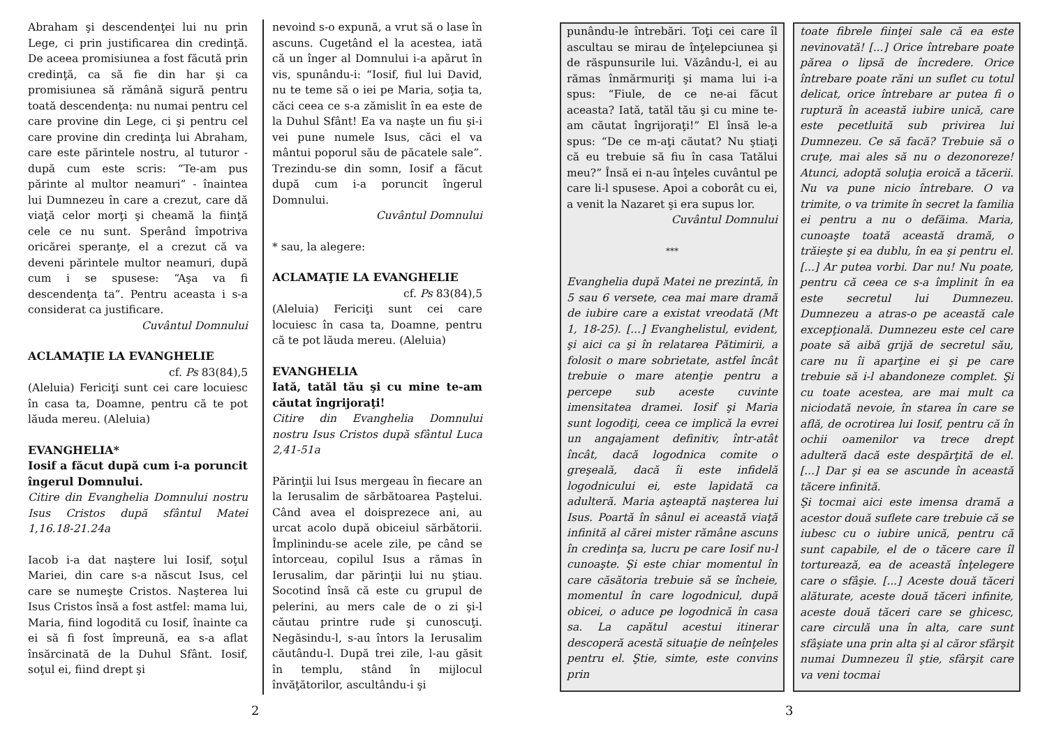Abraham şi descendenţei lui nu prin Lege, ci prin justificarea din credinţă. De aceea promisiunea a fost făcută prin credinţă, ca să fie din har şi ca promisiunea să rămână sigură pentru toată descendenţa: nu numai pentru cel care provine din Lege, ci şi pentru cel care provine din credinţa lui Abraham, care este părintele nostru, al tuturor - după cum este scris: “Te-am pus părinte al multor neamuri” - înaintea lui Dumnezeu în care a crezut, care dă viaţă celor morţi şi cheamă la fiinţă cele ce nu sunt. Sperând împotriva oricărei speranţe, el a crezut că va deveni părintele multor neamuri, după cum i se spusese: “Aşa va fi descendenţa ta”. Pentru aceasta i s-a considerat ca justificare.
Cuvântul Domnului
ACLAMAŢIE LA EVANGHELIE
cf. Ps 83(84),5
(Aleluia) Fericiţi sunt cei care locuiesc în casa ta, Doamne, pentru că te pot lăuda mereu. (Aleluia)
EVANGHELIA*
Iosif a făcut după cum i-a poruncit îngerul Domnului.
Citire din Evanghelia Domnului nostru Isus Cristos după sfântul Matei 1,16.18-21.24a
Iacob i-a dat naştere lui Iosif, soţul Mariei, din care s-a născut Isus, cel care se numeşte Cristos. Naşterea lui Isus Cristos însă a fost astfel: mama lui, Maria, fiind logodită cu Iosif, înainte ca ei să fi fost împreună, ea s-a aflat însărcinată de la Duhul Sfânt. Iosif, soţul ei, fiind drept şi
nevoind s-o expună, a vrut să o lase în ascuns. Cugetând el la acestea, iată că un înger al Domnului i-a apărut în vis, spunându-i: “Iosif, fiul lui David, nu te teme să o iei pe Maria, soţia ta, căci ceea ce s-a zămislit în ea este de la Duhul Sfânt! Ea va naşte un fiu şi-i vei pune numele Isus, căci el va mântui poporul său de păcatele sale”. Trezindu-se din somn, Iosif a făcut după cum i-a poruncit îngerul Domnului.
Cuvântul Domnului
* sau, la alegere:
ACLAMAŢIE LA EVANGHELIE
cf. Ps 83(84),5
(Aleluia) Fericiţi sunt cei care locuiesc în casa ta, Doamne, pentru că te pot lăuda mereu. (Aleluia)
EVANGHELIA
Iată, tatăl tău şi cu mine te-am căutat îngrijoraţi!
Citire din Evanghelia Domnului nostru Isus Cristos după sfântul Luca 2,41-51a
Părinţii lui Isus mergeau în fiecare an la Ierusalim de sărbătoarea Paştelui. Când avea el doisprezece ani, au urcat acolo după obiceiul sărbătorii. Împlinindu-se acele zile, pe când se întorceau, copilul Isus a rămas în Ierusalim, dar părinţii lui nu ştiau. Socotind însă că este cu grupul de pelerini, au mers cale de o zi şi-l căutau printre rude şi cunoscuţi. Negăsindu-l, s-au întors la Ierusalim căutându-l. După trei zile, l-au găsit în templu, stând în mijlocul învăţătorilor, ascultându-i şi
2
punându-le întrebări. Toţi cei care îl ascultau se mirau de înţelepciunea şi de răspunsurile lui. Văzându-l, ei au rămas înmărmuriţi şi mama lui i-a spus: “Fiule, de ce ne-ai făcut aceasta? Iată, tatăl tău şi cu mine te-am căutat îngrijoraţi!” El însă le-a spus: “De ce m-aţi căutat? Nu ştiaţi că eu trebuie să fiu în casa Tatălui meu?” Însă ei n-au înţeles cuvântul pe care li-l spusese. Apoi a coborât cu ei, a venit la Nazaret şi era supus lor.
Cuvântul Domnului
***
Evanghelia după Matei ne prezintă, în 5 sau 6 versete, cea mai mare dramă de iubire care a existat vreodată (Mt 1, 18-25). [...] Evanghelistul, evident, şi aici ca şi în relatarea Pătimirii, a folosit o mare sobrietate, astfel încât trebuie o mare atenţie pentru a percepe sub aceste cuvinte imensitatea dramei. Iosif şi Maria sunt logodiţi, ceea ce implică la evrei un angajament definitiv, într-atât încât, dacă logodnica comite o greşeală, dacă îi este infidelă logodnicului ei, este lapidată ca adulteră. Maria aşteaptă naşterea lui Isus. Poartă în sânul ei această viaţă infinită al cărei mister rămâne ascuns în credinţa sa, lucru pe care Iosif nu-l cunoaşte. Şi este chiar momentul în care căsătoria trebuie să se încheie, momentul în care logodnicul, după obicei, o aduce pe logodnică în casa sa. La capătul acestui itinerar descoperă acestă situaţie de neînţeles pentru el. Ştie, simte, este convins prin
toate fibrele fiinţei sale că ea este nevinovată! [...] Orice întrebare poate părea o lipsă de încredere. Orice întrebare poate răni un suflet cu totul delicat, orice întrebare ar putea fi o ruptură în această iubire unică, care este pecetluită sub privirea lui Dumnezeu. Ce să facă? Trebuie să o cruţe, mai ales să nu o dezonoreze! Atunci, adoptă soluţia eroică a tăcerii. Nu va pune nicio întrebare. O va trimite, o va trimite în secret la familia ei pentru a nu o defăima. Maria, cunoaşte toată această dramă, o trăieşte şi ea dublu, în ea şi pentru el. [...] Ar putea vorbi. Dar nu! Nu poate, pentru că ceea ce s-a împlinit în ea este secretul lui Dumnezeu. Dumnezeu a atras-o pe această cale excepţională. Dumnezeu este cel care poate să aibă grijă de secretul său, care nu îi aparţine ei şi pe care trebuie să i-l abandoneze complet. Şi cu toate acestea, are mai mult ca niciodată nevoie, în starea în care se află, de ocrotirea lui Iosif, pentru că în ochii oamenilor va trece drept adulteră dacă este despărţită de el. [...] Dar şi ea se ascunde în această tăcere infinită.
Şi tocmai aici este imensa dramă a acestor două suflete care trebuie că se iubesc cu o iubire unică, pentru că sunt capabile, el de o tăcere care îl torturează, ea de această înţelegere care o sfâşie. [...] Aceste două tăceri alăturate, aceste două tăceri infinite, aceste două tăceri care se ghicesc, care circulă una în alta, care sunt sfâşiate una prin alta şi al căror sfârşit numai Dumnezeu îl ştie, sfârşit care va veni tocmai
3